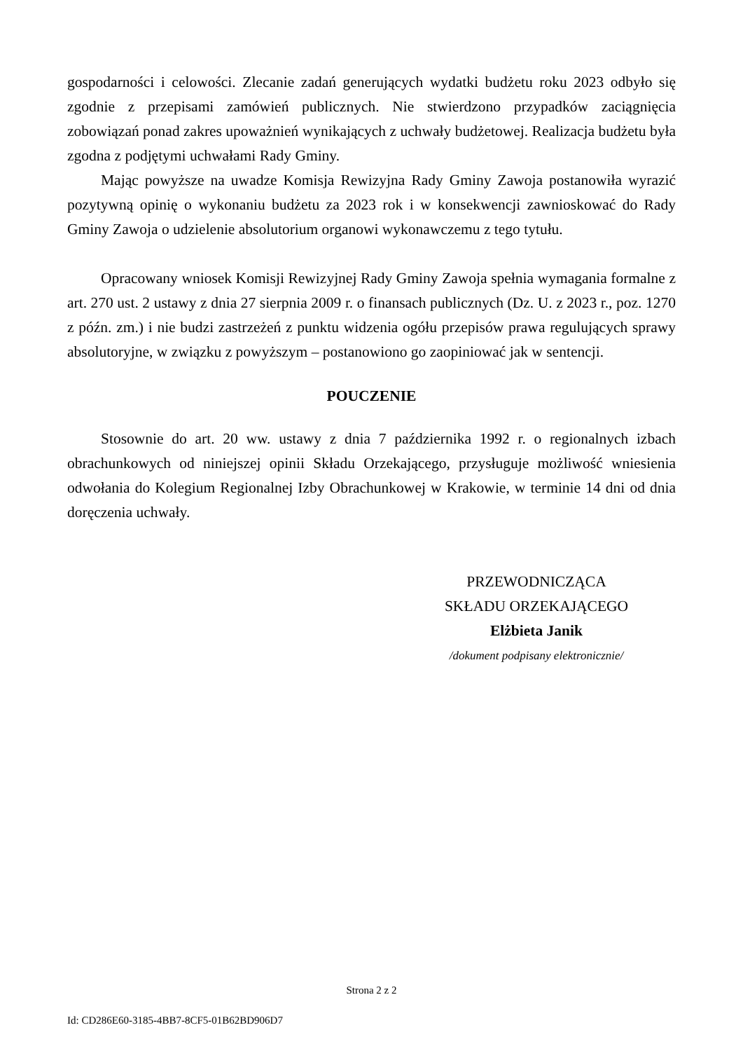gospodarności i celowości. Zlecanie zadań generujących wydatki budżetu roku 2023 odbyło się zgodnie z przepisami zamówień publicznych. Nie stwierdzono przypadków zaciągnięcia zobowiązań ponad zakres upoważnień wynikających z uchwały budżetowej. Realizacja budżetu była zgodna z podjętymi uchwałami Rady Gminy.
Mając powyższe na uwadze Komisja Rewizyjna Rady Gminy Zawoja postanowiła wyrazić pozytywną opinię o wykonaniu budżetu za 2023 rok i w konsekwencji zawnioskować do Rady Gminy Zawoja o udzielenie absolutorium organowi wykonawczemu z tego tytułu.
Opracowany wniosek Komisji Rewizyjnej Rady Gminy Zawoja spełnia wymagania formalne z art. 270 ust. 2 ustawy z dnia 27 sierpnia 2009 r. o finansach publicznych (Dz. U. z 2023 r., poz. 1270 z późn. zm.) i nie budzi zastrzeżeń z punktu widzenia ogółu przepisów prawa regulujących sprawy absolutoryjne, w związku z powyższym – postanowiono go zaopiniować jak w sentencji.
POUCZENIE
Stosownie do art. 20 ww. ustawy z dnia 7 października 1992 r. o regionalnych izbach obrachunkowych od niniejszej opinii Składu Orzekającego, przysługuje możliwość wniesienia odwołania do Kolegium Regionalnej Izby Obrachunkowej w Krakowie, w terminie 14 dni od dnia doręczenia uchwały.
PRZEWODNICZĄCA
SKŁADU ORZEKAJĄCEGO
Elżbieta Janik
/dokument podpisany elektronicznie/
Strona 2 z 2
Id: CD286E60-3185-4BB7-8CF5-01B62BD906D7